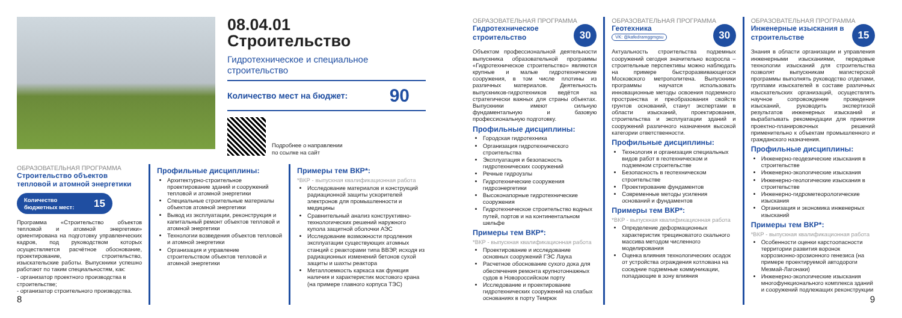08.04.01
Строительство
Гидротехническое и специальное строительство
Количество мест на бюджет: 90
Подробнее о направлении
по ссылке на сайт
ОБРАЗОВАТЕЛЬНАЯ ПРОГРАММА
Строительство объектов тепловой и атомной энергетики
Количество
бюджетных мест: 15
Программа «Строительство объектов тепловой и атомной энергетики» ориентирована на подготовку управленческих кадров, под руководством которых осуществляется расчётное обоснование, проектирование, строительство, изыскательские работы. Выпускники успешно работают по таким специальностям, как:
- организатор проектного производства в строительстве;
- организатор строительного производства.
8
Профильные дисциплины:
Архитектурно-строительное проектирование зданий и сооружений тепловой и атомной энергетики
Специальные строительные материалы объектов атомной энергетики
Вывод из эксплуатации, реконструкция и капитальный ремонт объектов тепловой и атомной энергетики
Технологии возведения объектов тепловой и атомной энергетики
Организация и управление строительством объектов тепловой и атомной энергетики
Примеры тем ВКР*:
*ВКР - выпускная квалификационная работа
Исследование материалов и конструкций радиационной защиты ускорителей электронов для промышленности и медицины
Сравнительный анализ конструктивно-технологических решений наружного купола защитной оболочки АЭС
Исследование возможности продления эксплуатации существующих атомных станций с реакторами типа ВВЭР, исходя из радиационных изменений бетонов сухой защиты и шахты реактора
Металлоемкость каркаса как функция наличия и характеристик мостового крана (на примере главного корпуса ТЭС)
ОБРАЗОВАТЕЛЬНАЯ ПРОГРАММА
30
Гидротехническое строительство
Объектом профессиональной деятельности выпускника образовательной программы «Гидротехническое строительство» являются крупные и малые гидротехнические сооружения, в том числе плотины из различных материалов. Деятельность выпускников-гидротехников ведётся на стратегически важных для страны объектах. Выпускники имеют сильную фундаментальную и базовую профессиональную подготовку.
Профильные дисциплины:
Городская гидротехника
Организация гидротехнического строительства
Эксплуатация и безопасность гидротехнических сооружений
Речные гидроузлы
Гидротехнические сооружения гидроэнергетики
Высоконапорные гидротехнические сооружения
Гидротехническое строительство водных путей, портов и на континентальном шельфе
Примеры тем ВКР*:
*ВКР - выпускная квалификационная работа
Проектирование и исследование основных сооружений ГЭС Лаука
Расчетное обоснование сухого дока для обеспечения ремонта крупнотоннажных судов в Новороссийском порту
Исследование и проектирование гидротехнических сооружений на слабых основаниях в порту Темрюк
ОБРАЗОВАТЕЛЬНАЯ ПРОГРАММА
30
Геотехника
VK: @kafedramggmgsu
Актуальность строительства подземных сооружений сегодня значительно возросла – строительные перспективы можно наблюдать на примере быстроразвивающегося Московского метрополитена. Выпускники программы научатся использовать инновационные методы освоения подземного пространства и преобразования свойств грунтов оснований, станут экспертами в области изысканий, проектирования, строительства и эксплуатации зданий и сооружений различного назначения высокой категории ответственности.
Профильные дисциплины:
Технология и организация специальных видов работ в геотехническом и подземном строительстве
Безопасность в геотехническом строительстве
Проектирование фундаментов
Современные методы усиления оснований и фундаментов
Примеры тем ВКР*:
*ВКР - выпускная квалификационная работа
Определение деформационных характеристик трещиноватого скального массива методом численного моделирования
Оценка влияния технологических осадок от устройства ограждения котлована на соседние подземные коммуникации, попадающие в зону влияния
ОБРАЗОВАТЕЛЬНАЯ ПРОГРАММА
15
Инженерные изыскания в строительстве
Знания в области организации и управления инженерными изысканиями, передовые технологии изысканий для строительства позволят выпускникам магистерской программы выполнять руководство отделами, группами изыскателей в составе различных изыскательских организаций, осуществлять научное сопровождение проведения изысканий, руководить экспертизой результатов инженерных изысканий и вырабатывать рекомендации для принятия проектно-планировочных решений применительно к объектам промышленного и гражданского назначения.
Профильные дисциплины:
Инженерно-геодезические изыскания в строительстве
Инженерно-экологические изыскания
Инженерно-геологические изыскания в строительстве
Инженерно-гидрометеорологические изыскания
Организация и экономика инженерных изысканий
Примеры тем ВКР*:
*ВКР - выпускная квалификационная работа
Особенности оценки карстоопасности территории развития воронок коррозионно-эрозионного генезиса (на примере проектируемой автодороги Мезмай-Лагонаки)
Инженерно-экологические изыскания многофункционального комплекса зданий и сооружений подлежащих реконструкции
9